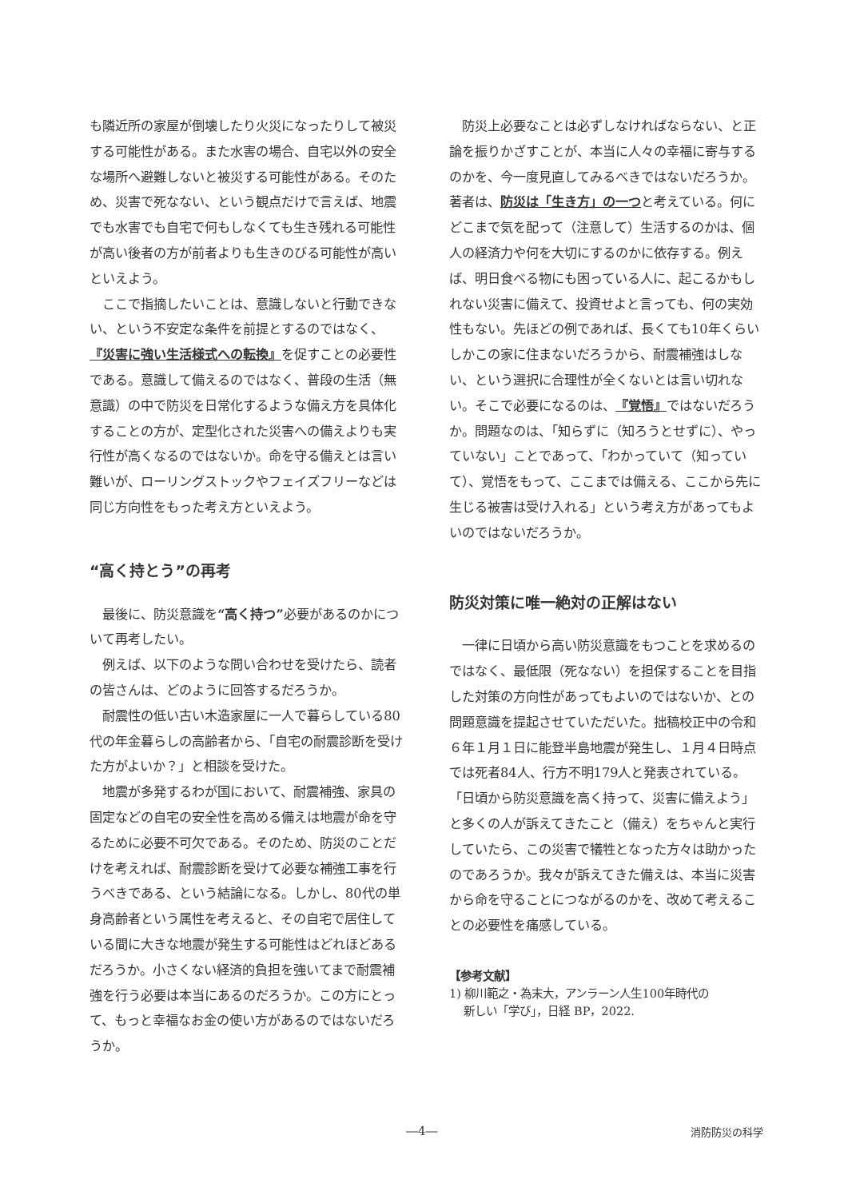も隣近所の家屋が倒壊したり火災になったりして被災する可能性がある。また水害の場合、自宅以外の安全な場所へ避難しないと被災する可能性がある。そのため、災害で死なない、という観点だけで言えば、地震でも水害でも自宅で何もしなくても生き残れる可能性が高い後者の方が前者よりも生きのびる可能性が高いといえよう。
ここで指摘したいことは、意識しないと行動できない、という不安定な条件を前提とするのではなく、『災害に強い生活様式への転換』を促すことの必要性である。意識して備えるのではなく、普段の生活（無意識）の中で防災を日常化するような備え方を具体化することの方が、定型化された災害への備えよりも実行性が高くなるのではないか。命を守る備えとは言い難いが、ローリングストックやフェイズフリーなどは同じ方向性をもった考え方といえよう。
“高く持とう”の再考
最後に、防災意識を“高く持つ”必要があるのかについて再考したい。
例えば、以下のような問い合わせを受けたら、読者の皆さんは、どのように回答するだろうか。
耐震性の低い古い木造家屋に一人で暮らしている80代の年金暮らしの高齢者から、「自宅の耐震診断を受けた方がよいか？」と相談を受けた。
地震が多発するわが国において、耐震補強、家具の固定などの自宅の安全性を高める備えは地震が命を守るために必要不可欠である。そのため、防災のことだけを考えれば、耐震診断を受けて必要な補強工事を行うべきである、という結論になる。しかし、80代の単身高齢者という属性を考えると、その自宅で居住している間に大きな地震が発生する可能性はどれほどあるだろうか。小さくない経済的負担を強いてまで耐震補強を行う必要は本当にあるのだろうか。この方にとって、もっと幸福なお金の使い方があるのではないだろうか。
防災上必要なことは必ずしなければならない、と正論を振りかざすことが、本当に人々の幸福に寄与するのかを、今一度見直してみるべきではないだろうか。著者は、防災は「生き方」の一つと考えている。何にどこまで気を配って（注意して）生活するのかは、個人の経済力や何を大切にするのかに依存する。例えば、明日食べる物にも困っている人に、起こるかもしれない災害に備えて、投資せよと言っても、何の実効性もない。先ほどの例であれば、長くても10年くらいしかこの家に住まないだろうから、耐震補強はしない、という選択に合理性が全くないとは言い切れない。そこで必要になるのは、『覚悟』ではないだろうか。問題なのは、「知らずに（知ろうとせずに）、やっていない」ことであって、「わかっていて（知っていて）、覚悟をもって、ここまでは備える、ここから先に生じる被害は受け入れる」という考え方があってもよいのではないだろうか。
防災対策に唯一絶対の正解はない
一律に日頃から高い防災意識をもつことを求めるのではなく、最低限（死なない）を担保することを目指した対策の方向性があってもよいのではないか、との問題意識を提起させていただいた。拙稿校正中の令和６年１月１日に能登半島地震が発生し、１月４日時点では死者84人、行方不明179人と発表されている。「日頃から防災意識を高く持って、災害に備えよう」と多くの人が訴えてきたこと（備え）をちゃんと実行していたら、この災害で犠牲となった方々は助かったのであろうか。我々が訴えてきた備えは、本当に災害から命を守ることにつながるのかを、改めて考えることの必要性を痛感している。
【参考文献】
1) 柳川範之・為末大，アンラーン人生100年時代の
新しい「学び」，日経 BP，2022.
―4― 消防防災の科学